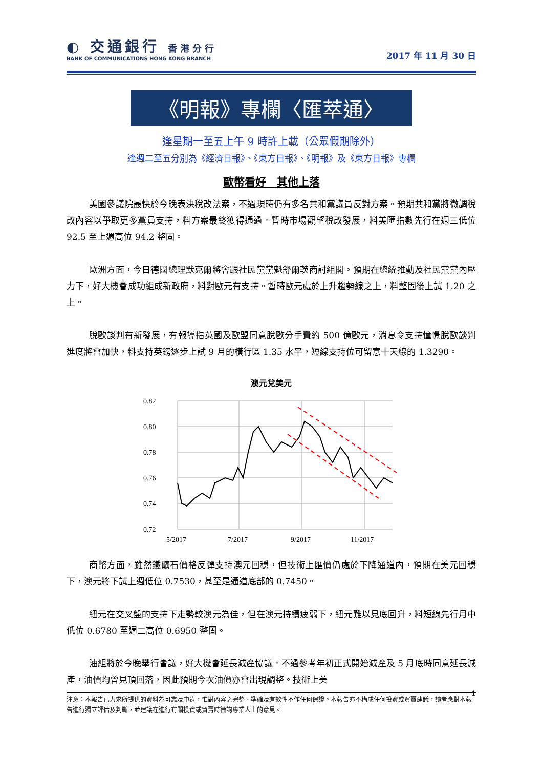◐ 交通銀行 香港分行
BANK OF COMMUNICATIONS HONG KONG BRANCH
2017 年 11 月 30 日
《明報》專欄〈匯萃通〉
逢星期一至五上午 9 時許上載（公眾假期除外）
逢週二至五分別為《經濟日報》、《東方日報》、《明報》及《東方日報》專欄
歐幣看好　其他上落
美國參議院最快於今晚表決稅改法案，不過現時仍有多名共和黨議員反對方案。預期共和黨將微調稅改內容以爭取更多黨員支持，料方案最終獲得通過。暫時市場觀望稅改發展，料美匯指數先行在週三低位 92.5 至上週高位 94.2 整固。
歐洲方面，今日德國總理默克爾將會跟社民黨黨魁舒爾茨商討組閣。預期在總統推動及社民黨黨內壓力下，好大機會成功組成新政府，料對歐元有支持。暫時歐元處於上升趨勢線之上，料整固後上試 1.20 之上。
脫歐談判有新發展，有報導指英國及歐盟同意脫歐分手費約 500 億歐元，消息令支持憧憬脫歐談判進度將會加快，料支持英鎊逐步上試 9 月的橫行區 1.35 水平，短線支持位可留意十天線的 1.3290。
澳元兌美元
0.82
0.80
0.78
0.76
0.74
0.72
5/2017
7/2017
9/2017
11/2017
商幣方面，雖然鐵礦石價格反彈支持澳元回穩，但技術上匯價仍處於下降通道內，預期在美元回穩下，澳元將下試上週低位 0.7530，甚至是通道底部的 0.7450。
紐元在交叉盤的支持下走勢較澳元為佳，但在澳元持續疲弱下，紐元難以見底回升，料短線先行月中低位 0.6780 至週二高位 0.6950 整固。
油組將於今晚舉行會議，好大機會延長減產協議。不過參考年初正式開始減產及 5 月底時同意延長減產，油價均曾見頂回落，因此預期今次油價亦會出現調整。技術上美
1
注意：本報告已力求所提供的資料為可靠及中肯，惟對內容之完整、準確及有效性不作任何保證。本報告亦不構成任何投資或買賣建議，讀者應對本報告進行獨立評估及判斷，並建議在進行有關投資或買賣時徵詢專業人士的意見。